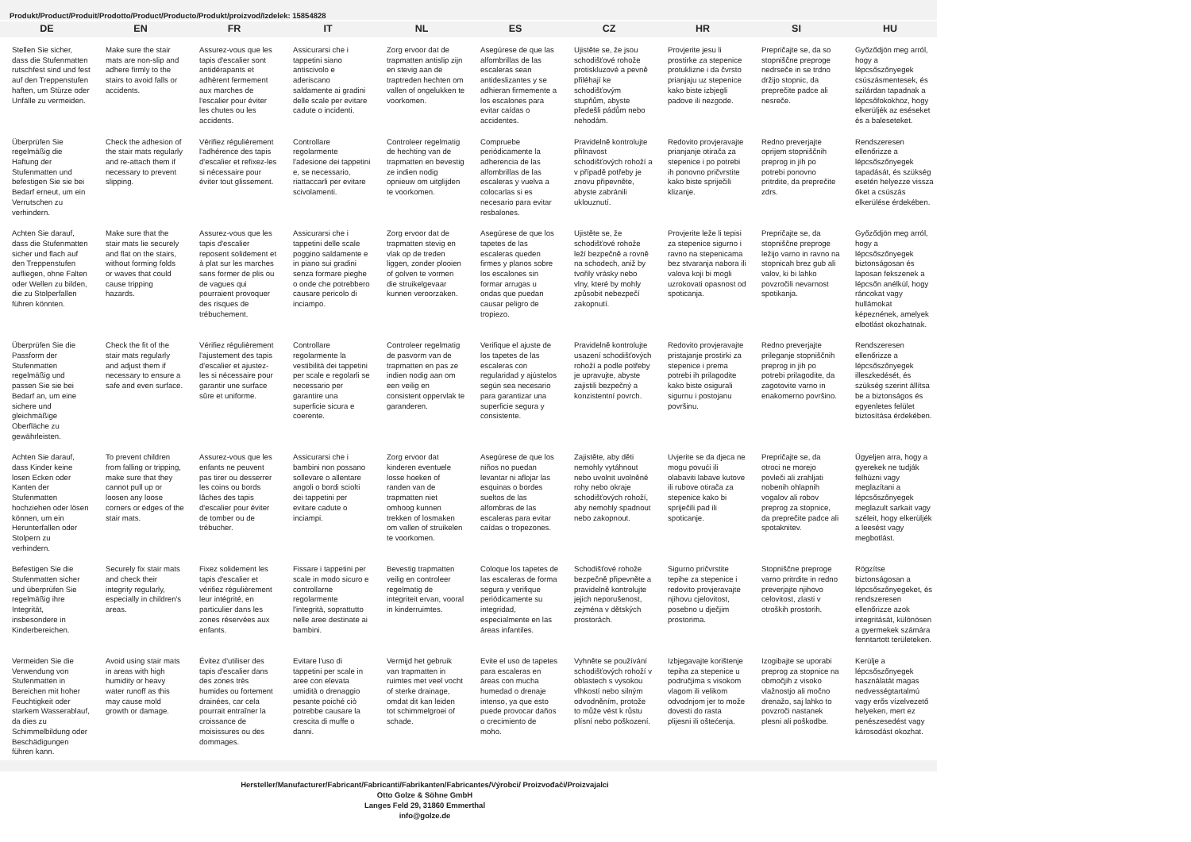Produkt/Product/Produit/Prodotto/Product/Producto/Produkt/proizvod/Izdelek: 15854828
| DE | EN | FR | IT | NL | ES | CZ | HR | SI | HU |
| --- | --- | --- | --- | --- | --- | --- | --- | --- | --- |
| Stellen Sie sicher, dass die Stufenmatten rutschfest sind und fest auf den Treppenstufen haften, um Stürze oder Unfälle zu vermeiden. | Make sure the stair mats are non-slip and adhere firmly to the stairs to avoid falls or accidents. | Assurez-vous que les tapis d'escalier sont antidérapants et adhèrent fermement aux marches de l'escalier pour éviter les chutes ou les accidents. | Assicurarsi che i tappetini siano antiscivolo e aderiscano saldamente ai gradini delle scale per evitare cadute o incidenti. | Zorg ervoor dat de trapmatten antislip zijn en stevig aan de traptreden hechten om vallen of ongelukken te voorkomen. | Asegúrese de que las alfombrillas de las escaleras sean antideslizantes y se adhieran firmemente a los escalones para evitar caídas o accidentes. | Ujistěte se, že jsou schodišťové rohože protiskluzové a pevně přiléhají ke schodišťovým stupňům, abyste předešli pádům nebo nehodám. | Provjerite jesu li prostirke za stepenice protuklizne i da čvrsto prianjaju uz stepenice kako biste izbjegli padove ili nezgode. | Prepričajte se, da so stopniščne preproge nedrseče in se trdno držijo stopnic, da preprečite padce ali nesreče. | Győződjön meg arról, hogy a lépcsőszőnyegek csúszásmentesek, és szilárdan tapadnak a lépcsőfokokhoz, hogy elkerüljék az eséseket és a baleseteket. |
| Überprüfen Sie regelmäßig die Haftung der Stufenmatten und befestigen Sie sie bei Bedarf erneut, um ein Verrutschen zu verhindern. | Check the adhesion of the stair mats regularly and re-attach them if necessary to prevent slipping. | Vérifiez régulièrement l'adhérence des tapis d'escalier et refixez-les si nécessaire pour éviter tout glissement. | Controllare regolarmente l'adesione dei tappetini e, se necessario, riattaccarli per evitare scivolamenti. | Controleer regelmatig de hechting van de trapmatten en bevestig ze indien nodig opnieuw om uitglijden te voorkomen. | Compruebe periódicamente la adherencia de las alfombrillas de las escaleras y vuelva a colocarlas si es necesario para evitar resbalones. | Pravidelně kontrolujte přilnavost schodišťových rohoží a v případě potřeby je znovu připevněte, abyste zabránili uklouznutí. | Redovito provjeravajte prianjanje otirača za stepenice i po potrebi ih ponovno pričvrstite kako biste spriječili klizanje. | Redno preverjajte oprijem stopniščnih preprog in jih po potrebi ponovno pritrdite, da preprečite zdrs. | Rendszeresen ellenőrizze a lépcsőszőnyegek tapadását, és szükség esetén helyezze vissza őket a csúszás elkerülése érdekében. |
| Achten Sie darauf, dass die Stufenmatten sicher und flach auf den Treppenstufen aufliegen, ohne Falten oder Wellen zu bilden, die zu Stolperfallen führen könnten. | Make sure that the stair mats lie securely and flat on the stairs, without forming folds or waves that could cause tripping hazards. | Assurez-vous que les tapis d'escalier reposent solidement et à plat sur les marches sans former de plis ou de vagues qui pourraient provoquer des risques de trébuchement. | Assicurarsi che i tappetini delle scale poggino saldamente e in piano sui gradini senza formare pieghe o onde che potrebbero causare pericolo di inciampo. | Zorg ervoor dat de trapmatten stevig en vlak op de treden liggen, zonder plooien of golven te vormen die struikelgevaar kunnen veroorzaken. | Asegúrese de que los tapetes de las escaleras queden firmes y planos sobre los escalones sin formar arrugas u ondas que puedan causar peligro de tropiezo. | Ujistěte se, že schodišťové rohože leží bezpečně a rovně na schodech, aniž by tvořily vrásky nebo vlny, které by mohly způsobit nebezpečí zakopnutí. | Provjerite leže li tepisi za stepenice sigurno i ravno na stepenicama bez stvaranja nabora ili valova koji bi mogli uzrokovati opasnost od spoticanja. | Prepričajte se, da stopniščne preproge ležijo varno in ravno na stopnicah brez gub ali valov, ki bi lahko povzročili nevarnost spotikanja. | Győződjön meg arról, hogy a lépcsőszőnyegek biztonságosan és laposan fekszenek a lépcsőn anélkül, hogy ráncokat vagy hullámokat képeznének, amelyek elbotlást okozhatnak. |
| Überprüfen Sie die Passform der Stufenmatten regelmäßig und passen Sie sie bei Bedarf an, um eine sichere und gleichmäßige Oberfläche zu gewährleisten. | Check the fit of the stair mats regularly and adjust them if necessary to ensure a safe and even surface. | Vérifiez régulièrement l'ajustement des tapis d'escalier et ajustez-les si nécessaire pour garantir une surface sûre et uniforme. | Controllare regolarmente la vestibilità dei tappetini per scale e regolarli se necessario per garantire una superficie sicura e coerente. | Controleer regelmatig de pasvorm van de trapmatten en pas ze indien nodig aan om een veilig en consistent oppervlak te garanderen. | Verifique el ajuste de los tapetes de las escaleras con regularidad y ajústelos según sea necesario para garantizar una superficie segura y consistente. | Pravidelně kontrolujte usazení schodišťových rohoží a podle potřeby je upravujte, abyste zajistili bezpečný a konzistentní povrch. | Redovito provjeravajte pristajanje prostirki za stepenice i prema potrebi ih prilagodite kako biste osigurali sigurnu i postojanu površinu. | Redno preverjajte prileganje stopniščnih preprog in jih po potrebi prilagodite, da zagotovite varno in enakomerno površino. | Rendszeresen ellenőrizze a lépcsőszőnyegek illeszkedését, és szükség szerint állítsa be a biztonságos és egyenletes felület biztosítása érdekében. |
| Achten Sie darauf, dass Kinder keine losen Ecken oder Kanten der Stufenmatten hochziehen oder lösen können, um ein Herunterfallen oder Stolpern zu verhindern. | To prevent children from falling or tripping, make sure that they cannot pull up or loosen any loose corners or edges of the stair mats. | Assurez-vous que les enfants ne peuvent pas tirer ou desserrer les coins ou bords lâches des tapis d'escalier pour éviter de tomber ou de trébucher. | Assicurarsi che i bambini non possano sollevare o allentare angoli o bordi sciolti dei tappetini per evitare cadute o inciampi. | Zorg ervoor dat kinderen eventuele losse hoeken of randen van de trapmatten niet omhoog kunnen trekken of losmaken om vallen of struikelen te voorkomen. | Asegúrese de que los niños no puedan levantar ni aflojar las esquinas o bordes sueltos de las alfombras de las escaleras para evitar caídas o tropezones. | Zajistěte, aby děti nemohly vytáhnout nebo uvolnit uvolněné rohy nebo okraje schodišťových rohoží, aby nemohly spadnout nebo zakopnout. | Uvjerite se da djeca ne mogu povući ili olabaviti labave kutove ili rubove otirača za stepenice kako bi spriječili pad ili spoticanje. | Prepričajte se, da otroci ne morejo povleči ali zrahljati nobenih ohlapnih vogalov ali robov preprog za stopnice, da preprečite padce ali spotaknitev. | Ügyeljen arra, hogy a gyerekek ne tudják felhúzni vagy meglazítani a lépcsőszőnyegek meglazult sarkait vagy széleit, hogy elkerüljék a leesést vagy megbotlást. |
| Befestigen Sie die Stufenmatten sicher und überprüfen Sie regelmäßig ihre Integrität, insbesondere in Kinderbereichen. | Securely fix stair mats and check their integrity regularly, especially in children's areas. | Fixez solidement les tapis d'escalier et vérifiez régulièrement leur intégrité, en particulier dans les zones réservées aux enfants. | Fissare i tappetini per scale in modo sicuro e controllarne regolarmente l'integrità, soprattutto nelle aree destinate ai bambini. | Bevestig trapmatten veilig en controleer regelmatig de integriteit ervan, vooral in kinderruimtes. | Coloque los tapetes de las escaleras de forma segura y verifique periódicamente su integridad, especialmente en las áreas infantiles. | Schodišťové rohože bezpečně připevněte a pravidelně kontrolujte jejich neporušenost, zejména v dětských prostorách. | Sigurno pričvrstite tepihe za stepenice i redovito provjeravajte njihovu cjelovitost, posebno u dječjim prostorima. | Stopniščne preproge varno pritrdite in redno preverjajte njihovo celovitost, zlasti v otroških prostorih. | Rögzítse biztonságosan a lépcsőszőnyegeket, és rendszeresen ellenőrizze azok integritását, különösen a gyermekek számára fenntartott területeken. |
| Vermeiden Sie die Verwendung von Stufenmatten in Bereichen mit hoher Feuchtigkeit oder starkem Wasserablauf, da dies zu Schimmelbildung oder Beschädigungen führen kann. | Avoid using stair mats in areas with high humidity or heavy water runoff as this may cause mold growth or damage. | Évitez d'utiliser des tapis d'escalier dans des zones très humides ou fortement drainées, car cela pourrait entraîner la croissance de moisissures ou des dommages. | Evitare l'uso di tappetini per scale in aree con elevata umidità o drenaggio pesante poiché ciò potrebbe causare la crescita di muffe o danni. | Vermijd het gebruik van trapmatten in ruimtes met veel vocht of sterke drainage, omdat dit kan leiden tot schimmelgroei of schade. | Evite el uso de tapetes para escaleras en áreas con mucha humedad o drenaje intenso, ya que esto puede provocar daños o crecimiento de moho. | Vyhněte se používání schodišťových rohoží v oblastech s vysokou vlhkostí nebo silným odvodněním, protože to může vést k růstu plísní nebo poškození. | Izbjegavajte korištenje tepiha za stepenice u područjima s visokom vlagom ili velikom odvodnjom jer to može dovesti do rasta plijesni ili oštećenja. | Izogibajte se uporabi preprog za stopnice na območjih z visoko vlažnostjo ali močno drenažo, saj lahko to povzroči nastanek plesni ali poškodbe. | Kerülje a lépcsőszőnyegek használatát magas nedvességtartalmú vagy erős vízelvezető helyeken, mert ez penészesedést vagy károsodást okozhat. |
Hersteller/Manufacturer/Fabricant/Fabricanti/Fabrikanten/Fabricantes/Výrobci/ Proizvođači/Proizvajalci
Otto Golze & Söhne GmbH
Langes Feld 29, 31860 Emmerthal
info@golze.de